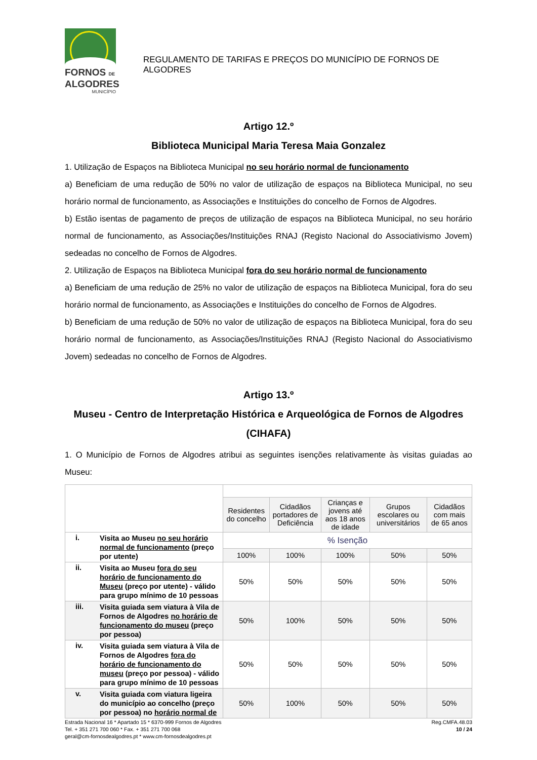FORNOS DE
ALGODRES
MUNICÍPIO
REGULAMENTO DE TARIFAS E PREÇOS DO MUNICÍPIO DE FORNOS DE ALGODRES
Artigo 12.º
Biblioteca Municipal Maria Teresa Maia Gonzalez
1. Utilização de Espaços na Biblioteca Municipal no seu horário normal de funcionamento
a) Beneficiam de uma redução de 50% no valor de utilização de espaços na Biblioteca Municipal, no seu horário normal de funcionamento, as Associações e Instituições do concelho de Fornos de Algodres.
b) Estão isentas de pagamento de preços de utilização de espaços na Biblioteca Municipal, no seu horário normal de funcionamento, as Associações/Instituições RNAJ (Registo Nacional do Associativismo Jovem) sedeadas no concelho de Fornos de Algodres.
2. Utilização de Espaços na Biblioteca Municipal fora do seu horário normal de funcionamento
a) Beneficiam de uma redução de 25% no valor de utilização de espaços na Biblioteca Municipal, fora do seu horário normal de funcionamento, as Associações e Instituições do concelho de Fornos de Algodres.
b) Beneficiam de uma redução de 50% no valor de utilização de espaços na Biblioteca Municipal, fora do seu horário normal de funcionamento, as Associações/Instituições RNAJ (Registo Nacional do Associativismo Jovem) sedeadas no concelho de Fornos de Algodres.
Artigo 13.º
Museu - Centro de Interpretação Histórica e Arqueológica de Fornos de Algodres (CIHAFA)
1. O Município de Fornos de Algodres atribui as seguintes isenções relativamente às visitas guiadas ao Museu:
| | | Residentes do concelho | Cidadãos portadores de Deficiência | Crianças e jovens até aos 18 anos de idade | Grupos escolares ou universitários | Cidadãos com mais de 65 anos |
| --- | --- | --- | --- | --- | --- | --- |
| i. | Visita ao Museu no seu horário normal de funcionamento (preço por utente) | % Isenção | | | | |
| | | 100% | 100% | 100% | 50% | 50% |
| ii. | Visita ao Museu fora do seu horário de funcionamento do Museu (preço por utente) - válido para grupo mínimo de 10 pessoas | 50% | 50% | 50% | 50% | 50% |
| iii. | Visita guiada sem viatura à Vila de Fornos de Algodres no horário de funcionamento do museu (preço por pessoa) | 50% | 100% | 50% | 50% | 50% |
| iv. | Visita guiada sem viatura à Vila de Fornos de Algodres fora do horário de funcionamento do museu (preço por pessoa) - válido para grupo mínimo de 10 pessoas | 50% | 50% | 50% | 50% | 50% |
| v. | Visita guiada com viatura ligeira do município ao concelho (preço por pessoa) no horário normal de | 50% | 100% | 50% | 50% | 50% |
Estrada Nacional 16 * Apartado 15 * 6370-999 Fornos de Algodres
Tel. + 351 271 700 060 * Fax. + 351 271 700 068
geral@cm-fornosdealgodres.pt * www.cm-fornosdealgodres.pt
Reg.CMFA.48.03
10 / 24